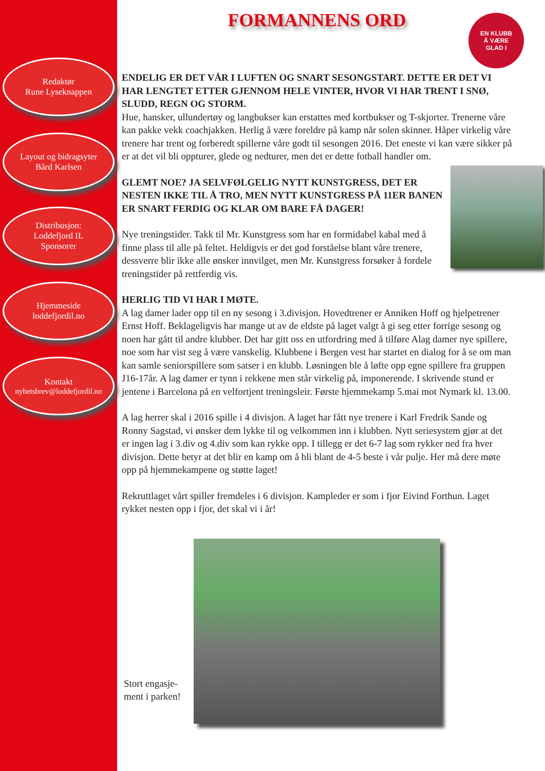Redaktør
Rune Lyseknappen
Layout og bidragsyter
Bård Karlsen
Distribusjon:
Loddefjord IL
Sponsorer
Hjemmeside
loddefjordil.no
Kontakt
nyhetsbrev@loddefjordil.no
EN KLUBB
Å VÆRE
GLAD I
FORMANNENS ORD
ENDELIG ER DET VÅR I LUFTEN OG SNART SESONGSTART. DETTE ER DET VI HAR LENGTET ETTER GJENNOM HELE VINTER, HVOR VI HAR TRENT I SNØ, SLUDD, REGN OG STORM.
Hue, hansker, ullundertøy og langbukser kan erstattes med kortbukser og T-skjorter. Trenerne våre kan pakke vekk coachjakken. Herlig å være foreldre på kamp når solen skinner. Håper virkelig våre trenere har trent og forberedt spillerne våre godt til sesongen 2016. Det eneste vi kan være sikker på er at det vil bli oppturer, glede og nedturer, men det er dette fotball handler om.
GLEMT NOE? JA SELVFØLGELIG NYTT KUNSTGRESS, DET ER NESTEN IKKE TIL Å TRO, MEN NYTT KUNSTGRESS PÅ 11ER BANEN ER SNART FERDIG OG KLAR OM BARE FÅ DAGER!
Nye treningstider. Takk til Mr. Kunstgress som har en formidabel kabal med å finne plass til alle på feltet. Heldigvis er det god forståelse blant våre trenere, dessverre blir ikke alle ønsker innvilget, men Mr. Kunstgress forsøker å fordele treningstider på rettferdig vis.
HERLIG TID VI HAR I MØTE.
A lag damer lader opp til en ny sesong i 3.divisjon. Hovedtrener er Anniken Hoff og hjelpetrener Ernst Hoff. Beklageligvis har mange ut av de eldste på laget valgt å gi seg etter forrige sesong og noen har gått til andre klubber. Det har gitt oss en utfordring med å tilføre Alag damer nye spillere, noe som har vist seg å være vanskelig. Klubbene i Bergen vest har startet en dialog for å se om man kan samle seniorspillere som satser i en klubb. Løsningen ble å løfte opp egne spillere fra gruppen J16-17år. A lag damer er tynn i rekkene men står virkelig på, imponerende. I skrivende stund er jentene i Barcelona på en velfortjent treningsleir. Første hjemmekamp 5.mai mot Nymark kl. 13.00.
A lag herrer skal i 2016 spille i 4 divisjon. A laget har fått nye trenere i Karl Fredrik Sande og Ronny Sagstad, vi ønsker dem lykke til og velkommen inn i klubben. Nytt seriesystem gjør at det er ingen lag i 3.div og 4.div som kan rykke opp. I tillegg er det 6-7 lag som rykker ned fra hver divisjon. Dette betyr at det blir en kamp om å bli blant de 4-5 beste i vår pulje. Her må dere møte opp på hjemmekampene og støtte laget!
Rekruttlaget vårt spiller fremdeles i 6 divisjon. Kampleder er som i fjor Eivind Forthun. Laget rykket nesten opp i fjor, det skal vi i år!
Stort engasje-
ment i parken!